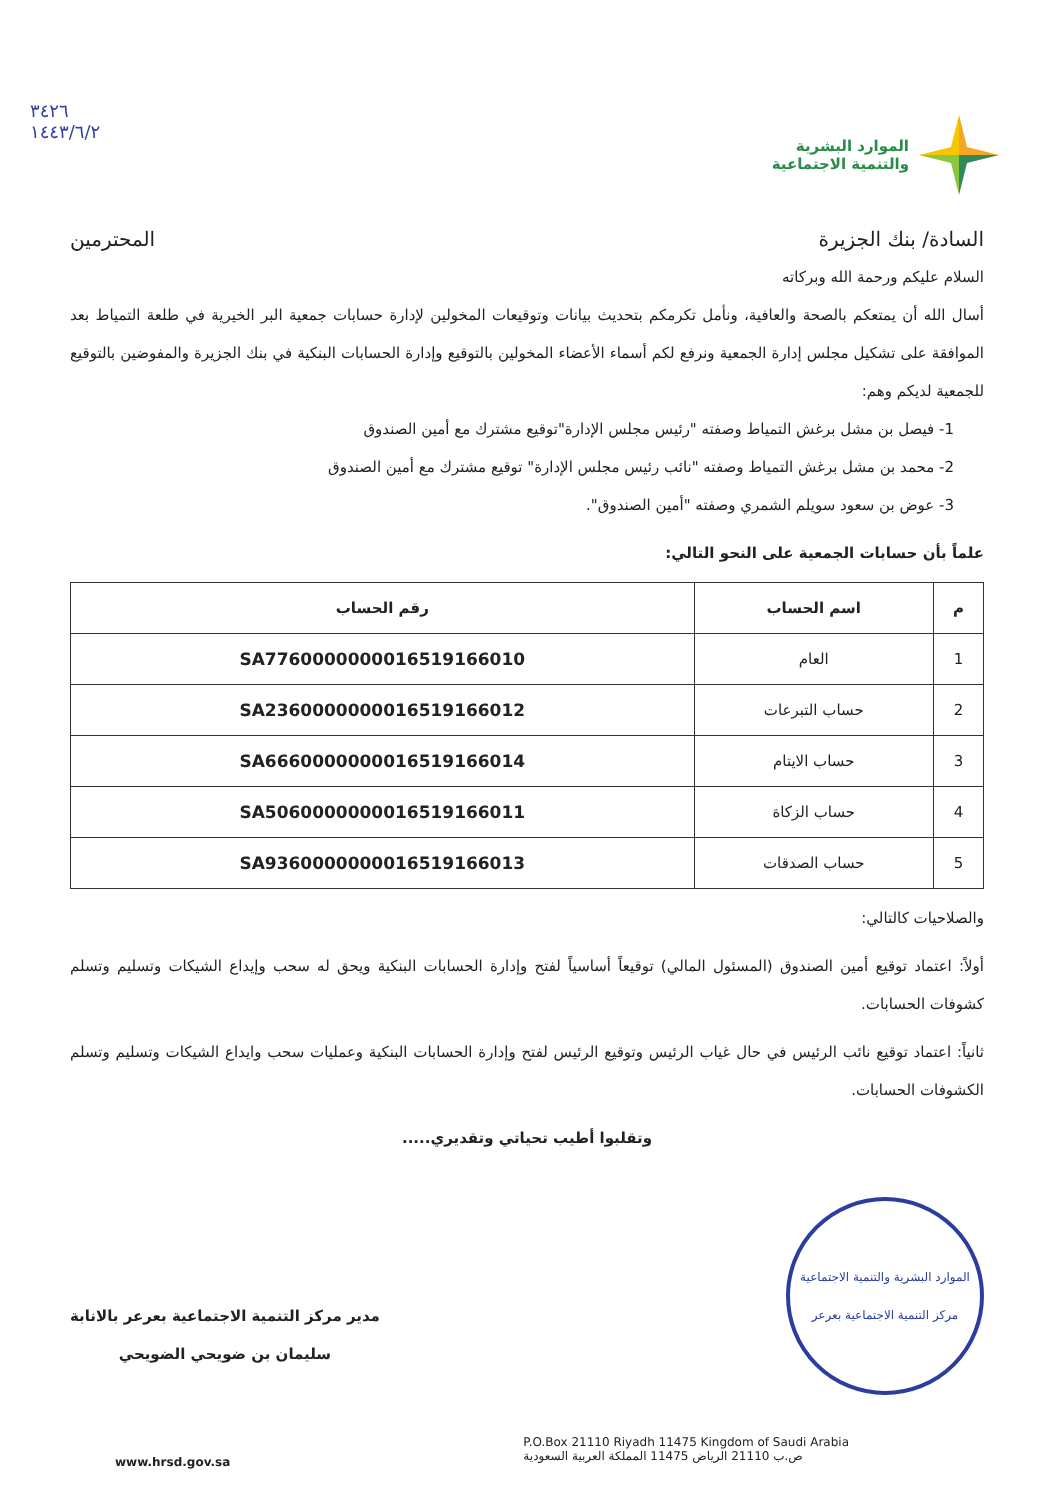الموارد البشرية
والتنمية الاجتماعية
٣٤٢٦
١٤٤٣/٦/٢
السادة/ بنك الجزيرة المحترمين
السلام عليكم ورحمة الله وبركاته
أسال الله أن يمتعكم بالصحة والعافية، ونأمل تكرمكم بتحديث بيانات وتوقيعات المخولين لإدارة حسابات جمعية البر الخيرية في طلعة التمياط بعد الموافقة على تشكيل مجلس إدارة الجمعية ونرفع لكم أسماء الأعضاء المخولين بالتوقيع وإدارة الحسابات البنكية في بنك الجزيرة والمفوضين بالتوقيع للجمعية لديكم وهم:
1- فيصل بن مشل برغش التمياط وصفته "رئيس مجلس الإدارة"توقيع مشترك مع أمين الصندوق
2- محمد بن مشل برغش التمياط وصفته "نائب رئيس مجلس الإدارة" توقيع مشترك مع أمين الصندوق
3- عوض بن سعود سويلم الشمري وصفته "أمين الصندوق".
علماً بأن حسابات الجمعية على النحو التالي:
| م | اسم الحساب | رقم الحساب |
| --- | --- | --- |
| 1 | العام | SA7760000000016519166010 |
| 2 | حساب التبرعات | SA2360000000016519166012 |
| 3 | حساب الايتام | SA6660000000016519166014 |
| 4 | حساب الزكاة | SA5060000000016519166011 |
| 5 | حساب الصدقات | SA9360000000016519166013 |
والصلاحيات كالتالي:
أولاً: اعتماد توقيع أمين الصندوق (المسئول المالي) توقيعاً أساسياً لفتح وإدارة الحسابات البنكية ويحق له سحب وإيداع الشيكات وتسليم وتسلم كشوفات الحسابات.
ثانياً: اعتماد توقيع نائب الرئيس في حال غياب الرئيس وتوقيع الرئيس لفتح وإدارة الحسابات البنكية وعمليات سحب وايداع الشيكات وتسليم وتسلم الكشوفات الحسابات.
وتقلبوا أطيب تحياتي وتقديري.....
الموارد البشرية والتنمية الاجتماعية
مركز التنمية الاجتماعية بعرعر
مدير مركز التنمية الاجتماعية بعرعر بالانابة
سليمان بن ضويحي الضويحي
P.O.Box 21110 Riyadh 11475 Kingdom of Saudi Arabia
ص.ب 21110 الرياض 11475 المملكة العربية السعودية
www.hrsd.gov.sa